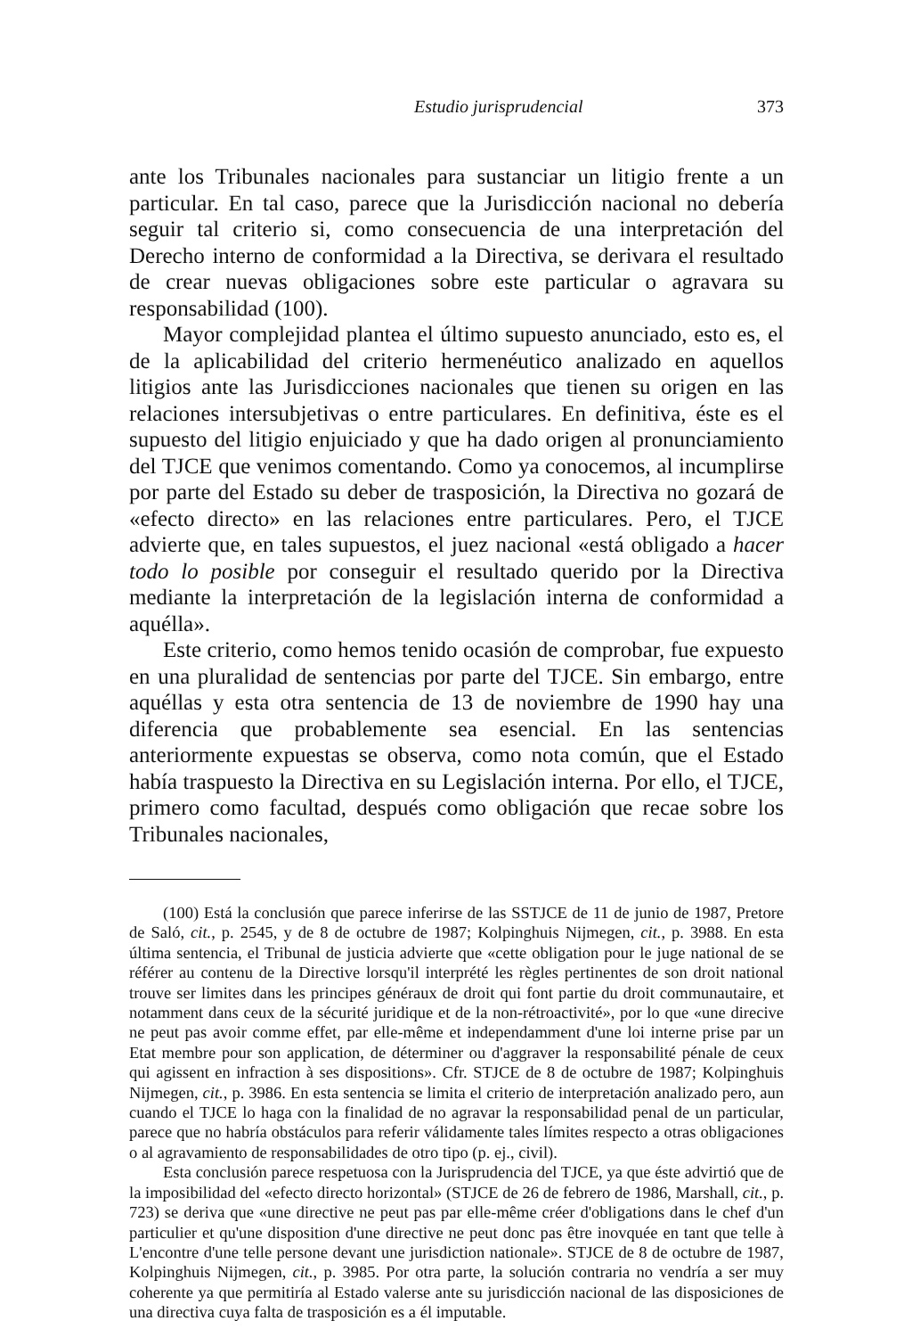Estudio jurisprudencial 373
ante los Tribunales nacionales para sustanciar un litigio frente a un particular. En tal caso, parece que la Jurisdicción nacional no debería seguir tal criterio si, como consecuencia de una interpretación del Derecho interno de conformidad a la Directiva, se derivara el resultado de crear nuevas obligaciones sobre este particular o agravara su responsabilidad (100).
Mayor complejidad plantea el último supuesto anunciado, esto es, el de la aplicabilidad del criterio hermenéutico analizado en aquellos litigios ante las Jurisdicciones nacionales que tienen su origen en las relaciones intersubjetivas o entre particulares. En definitiva, éste es el supuesto del litigio enjuiciado y que ha dado origen al pronunciamiento del TJCE que venimos comentando. Como ya conocemos, al incumplirse por parte del Estado su deber de trasposición, la Directiva no gozará de «efecto directo» en las relaciones entre particulares. Pero, el TJCE advierte que, en tales supuestos, el juez nacional «está obligado a hacer todo lo posible por conseguir el resultado querido por la Directiva mediante la interpretación de la legislación interna de conformidad a aquélla».
Este criterio, como hemos tenido ocasión de comprobar, fue expuesto en una pluralidad de sentencias por parte del TJCE. Sin embargo, entre aquéllas y esta otra sentencia de 13 de noviembre de 1990 hay una diferencia que probablemente sea esencial. En las sentencias anteriormente expuestas se observa, como nota común, que el Estado había traspuesto la Directiva en su Legislación interna. Por ello, el TJCE, primero como facultad, después como obligación que recae sobre los Tribunales nacionales,
(100) Está la conclusión que parece inferirse de las SSTJCE de 11 de junio de 1987, Pretore de Saló, cit., p. 2545, y de 8 de octubre de 1987; Kolpinghuis Nijmegen, cit., p. 3988. En esta última sentencia, el Tribunal de justicia advierte que «cette obligation pour le juge national de se référer au contenu de la Directive lorsqu'il interprété les règles pertinentes de son droit national trouve ser limites dans les principes généraux de droit qui font partie du droit communautaire, et notamment dans ceux de la sécurité juridique et de la non-rétroactivité», por lo que «une direcive ne peut pas avoir comme effet, par elle-même et independamment d'une loi interne prise par un Etat membre pour son application, de déterminer ou d'aggraver la responsabilité pénale de ceux qui agissent en infraction à ses dispositions». Cfr. STJCE de 8 de octubre de 1987; Kolpinghuis Nijmegen, cit., p. 3986. En esta sentencia se limita el criterio de interpretación analizado pero, aun cuando el TJCE lo haga con la finalidad de no agravar la responsabilidad penal de un particular, parece que no habría obstáculos para referir válidamente tales límites respecto a otras obligaciones o al agravamiento de responsabilidades de otro tipo (p. ej., civil).
Esta conclusión parece respetuosa con la Jurisprudencia del TJCE, ya que éste advirtió que de la imposibilidad del «efecto directo horizontal» (STJCE de 26 de febrero de 1986, Marshall, cit., p. 723) se deriva que «une directive ne peut pas par elle-même créer d'obligations dans le chef d'un particulier et qu'une disposition d'une directive ne peut donc pas être inovquée en tant que telle à L'encontre d'une telle persone devant une jurisdiction nationale». STJCE de 8 de octubre de 1987, Kolpinghuis Nijmegen, cit., p. 3985. Por otra parte, la solución contraria no vendría a ser muy coherente ya que permitiría al Estado valerse ante su jurisdicción nacional de las disposiciones de una directiva cuya falta de trasposición es a él imputable.